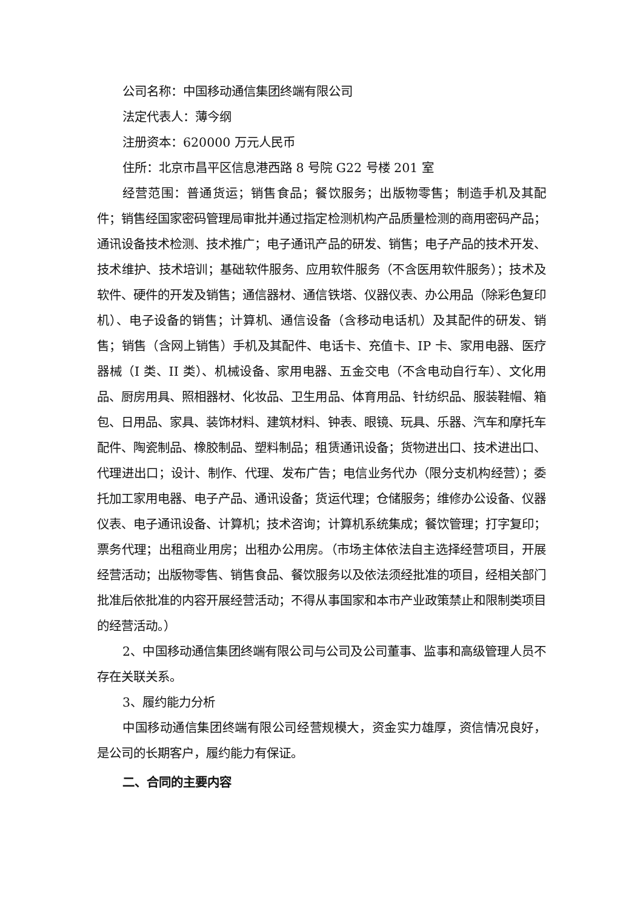公司名称：中国移动通信集团终端有限公司
法定代表人：薄今纲
注册资本：620000 万元人民币
住所：北京市昌平区信息港西路 8 号院 G22 号楼 201 室
经营范围：普通货运；销售食品；餐饮服务；出版物零售；制造手机及其配件；销售经国家密码管理局审批并通过指定检测机构产品质量检测的商用密码产品；通讯设备技术检测、技术推广；电子通讯产品的研发、销售；电子产品的技术开发、技术维护、技术培训；基础软件服务、应用软件服务（不含医用软件服务）；技术及软件、硬件的开发及销售；通信器材、通信铁塔、仪器仪表、办公用品（除彩色复印机）、电子设备的销售；计算机、通信设备（含移动电话机）及其配件的研发、销售；销售（含网上销售）手机及其配件、电话卡、充值卡、IP 卡、家用电器、医疗器械（I 类、II 类）、机械设备、家用电器、五金交电（不含电动自行车）、文化用品、厨房用具、照相器材、化妆品、卫生用品、体育用品、针纺织品、服装鞋帽、箱包、日用品、家具、装饰材料、建筑材料、钟表、眼镜、玩具、乐器、汽车和摩托车配件、陶瓷制品、橡胶制品、塑料制品；租赁通讯设备；货物进出口、技术进出口、代理进出口；设计、制作、代理、发布广告；电信业务代办（限分支机构经营）；委托加工家用电器、电子产品、通讯设备；货运代理；仓储服务；维修办公设备、仪器仪表、电子通讯设备、计算机；技术咨询；计算机系统集成；餐饮管理；打字复印；票务代理；出租商业用房；出租办公用房。（市场主体依法自主选择经营项目，开展经营活动；出版物零售、销售食品、餐饮服务以及依法须经批准的项目，经相关部门批准后依批准的内容开展经营活动；不得从事国家和本市产业政策禁止和限制类项目的经营活动。）
2、中国移动通信集团终端有限公司与公司及公司董事、监事和高级管理人员不存在关联关系。
3、履约能力分析
中国移动通信集团终端有限公司经营规模大，资金实力雄厚，资信情况良好，是公司的长期客户，履约能力有保证。
二、合同的主要内容